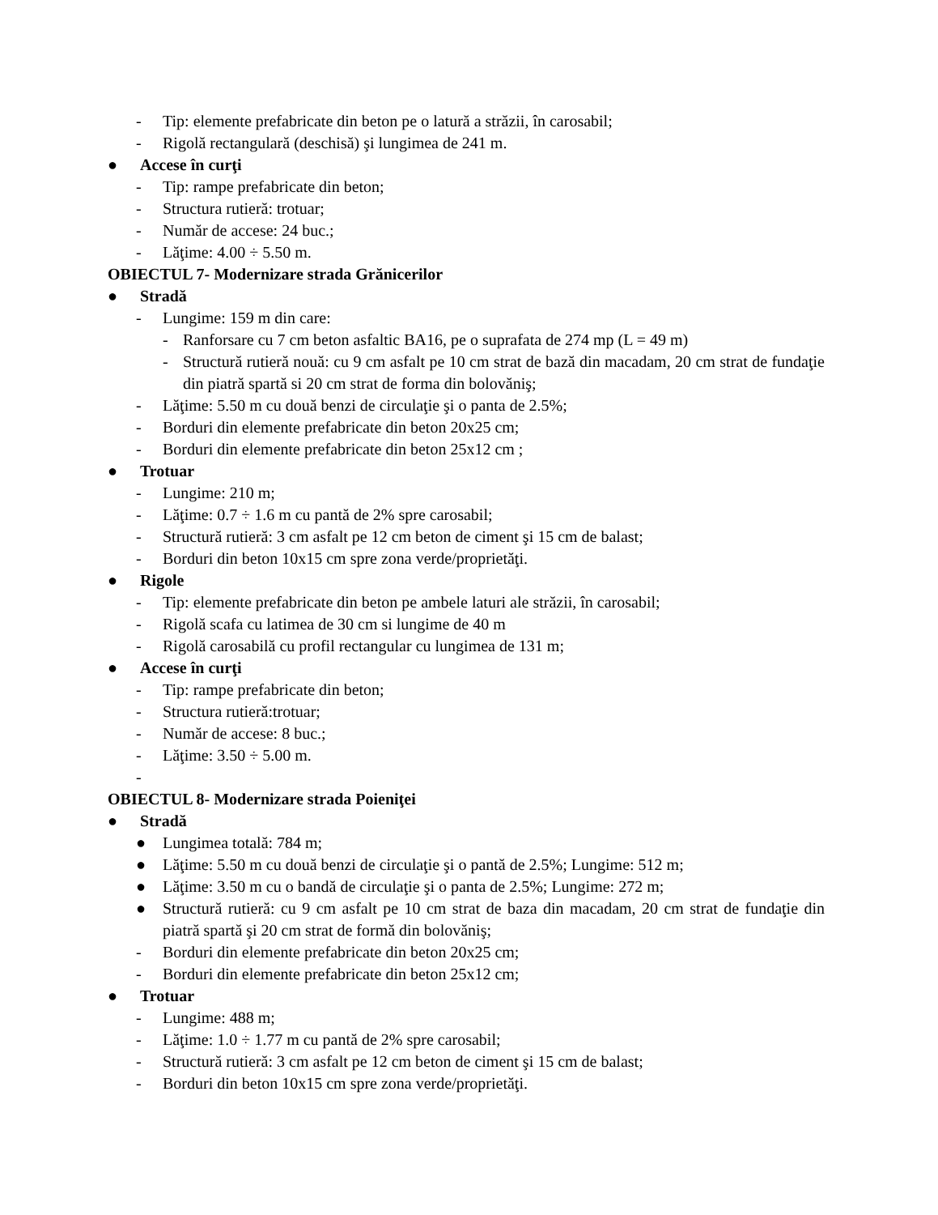- Tip: elemente prefabricate din beton pe o latură a străzii, în carosabil;
- Rigolă rectangulară (deschisă) şi lungimea de 241 m.
● Accese în curţi
- Tip: rampe prefabricate din beton;
- Structura rutieră: trotuar;
- Număr de accese: 24 buc.;
- Lăţime: 4.00 ÷ 5.50 m.
OBIECTUL 7- Modernizare strada Grănicerilor
● Stradă
- Lungime: 159 m din care:
- Ranforsare cu 7 cm beton asfaltic BA16, pe o suprafata de 274 mp (L = 49 m)
- Structură rutieră nouă: cu 9 cm asfalt pe 10 cm strat de bază din macadam, 20 cm strat de fundaţie din piatră spartă si 20 cm strat de forma din bolovăniş;
- Lăţime: 5.50 m cu două benzi de circulaţie şi o panta de 2.5%;
- Borduri din elemente prefabricate din beton 20x25 cm;
- Borduri din elemente prefabricate din beton 25x12 cm ;
● Trotuar
- Lungime: 210 m;
- Lăţime: 0.7 ÷ 1.6 m cu pantă de 2% spre carosabil;
- Structură rutieră: 3 cm asfalt pe 12 cm beton de ciment şi 15 cm de balast;
- Borduri din beton 10x15 cm spre zona verde/proprietăţi.
● Rigole
- Tip: elemente prefabricate din beton pe ambele laturi ale străzii, în carosabil;
- Rigolă scafa cu latimea de 30 cm si lungime de 40 m
- Rigolă carosabilă cu profil rectangular cu lungimea de 131 m;
● Accese în curţi
- Tip: rampe prefabricate din beton;
- Structura rutieră:trotuar;
- Număr de accese: 8 buc.;
- Lăţime: 3.50 ÷ 5.00 m.
-
OBIECTUL 8- Modernizare strada Poieniţei
● Stradă
● Lungimea totală: 784 m;
● Lăţime: 5.50 m cu două benzi de circulaţie şi o pantă de 2.5%; Lungime: 512 m;
● Lăţime: 3.50 m cu o bandă de circulaţie şi o panta de 2.5%; Lungime: 272 m;
● Structură rutieră: cu 9 cm asfalt pe 10 cm strat de baza din macadam, 20 cm strat de fundaţie din piatră spartă şi 20 cm strat de formă din bolovăniş;
- Borduri din elemente prefabricate din beton 20x25 cm;
- Borduri din elemente prefabricate din beton 25x12 cm;
● Trotuar
- Lungime: 488 m;
- Lăţime: 1.0 ÷ 1.77 m cu pantă de 2% spre carosabil;
- Structură rutieră: 3 cm asfalt pe 12 cm beton de ciment şi 15 cm de balast;
- Borduri din beton 10x15 cm spre zona verde/proprietăţi.